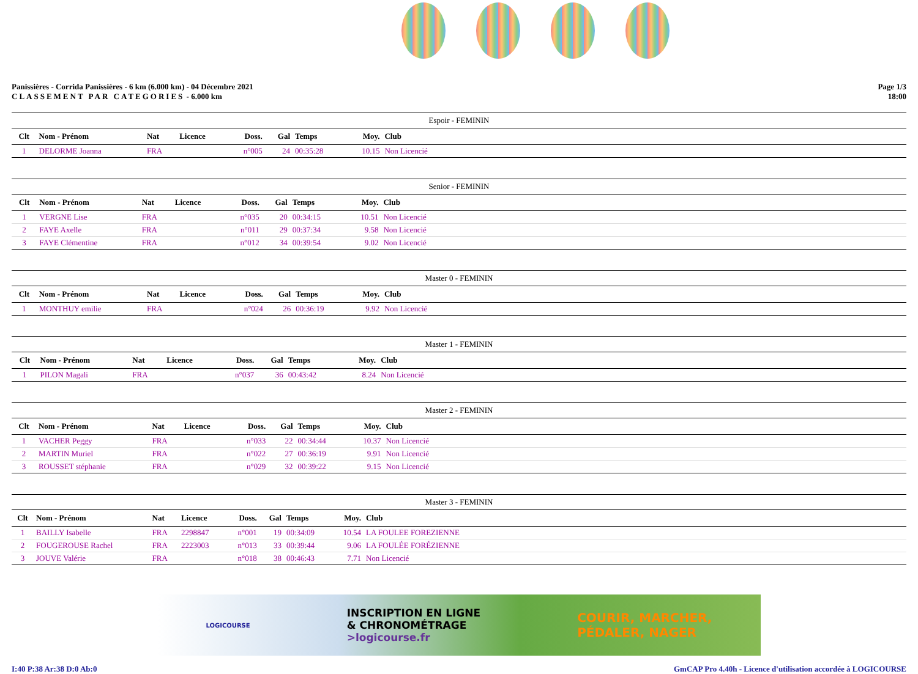Panissières - Corrida Panissières - 6 km (6.000 km) - 04 Décembre 2021
CLASSEMENT PAR CATEGORIES - 6.000 km
Page 1/3
18:00
| Espoir - FEMININ | | | | | | | | | |
| Clt | Nom - Prénom | Nat | Licence | Doss. | Gal | Temps | Moy. | Club | |
| 1 | DELORME Joanna | FRA | | n°005 | 24 | 00:35:28 | 10.15 | Non Licencié | |
| Senior - FEMININ | | | | | | | | | |
| Clt | Nom - Prénom | Nat | Licence | Doss. | Gal | Temps | Moy. | Club | |
| 1 | VERGNE Lise | FRA | | n°035 | 20 | 00:34:15 | 10.51 | Non Licencié | |
| 2 | FAYE Axelle | FRA | | n°011 | 29 | 00:37:34 | 9.58 | Non Licencié | |
| 3 | FAYE Clémentine | FRA | | n°012 | 34 | 00:39:54 | 9.02 | Non Licencié | |
| Master 0 - FEMININ | | | | | | | | | |
| Clt | Nom - Prénom | Nat | Licence | Doss. | Gal | Temps | Moy. | Club | |
| 1 | MONTHUY emilie | FRA | | n°024 | 26 | 00:36:19 | 9.92 | Non Licencié | |
| Master 1 - FEMININ | | | | | | | | | |
| Clt | Nom - Prénom | Nat | Licence | Doss. | Gal | Temps | Moy. | Club | |
| 1 | PILON Magali | FRA | | n°037 | 36 | 00:43:42 | 8.24 | Non Licencié | |
| Master 2 - FEMININ | | | | | | | | | |
| Clt | Nom - Prénom | Nat | Licence | Doss. | Gal | Temps | Moy. | Club | |
| 1 | VACHER Peggy | FRA | | n°033 | 22 | 00:34:44 | 10.37 | Non Licencié | |
| 2 | MARTIN Muriel | FRA | | n°022 | 27 | 00:36:19 | 9.91 | Non Licencié | |
| 3 | ROUSSET stéphanie | FRA | | n°029 | 32 | 00:39:22 | 9.15 | Non Licencié | |
| Master 3 - FEMININ | | | | | | | | | |
| Clt | Nom - Prénom | Nat | Licence | Doss. | Gal | Temps | Moy. | Club | |
| 1 | BAILLY Isabelle | FRA | 2298847 | n°001 | 19 | 00:34:09 | 10.54 | LA FOULEE FOREZIENNE | |
| 2 | FOUGEROUSE Rachel | FRA | 2223003 | n°013 | 33 | 00:39:44 | 9.06 | LA FOULÉE FORÉZIENNE | |
| 3 | JOUVE Valérie | FRA | | n°018 | 38 | 00:46:43 | 7.71 | Non Licencié | |
LOGICOURSE
INSCRIPTION EN LIGNE
& CHRONOMÉTRAGE
>logicourse.fr
COURIR, MARCHER,
PÉDALER, NAGER
I:40 P:38 Ar:38 D:0 Ab:0 GmCAP Pro 4.40h - Licence d'utilisation accordée à LOGICOURSE